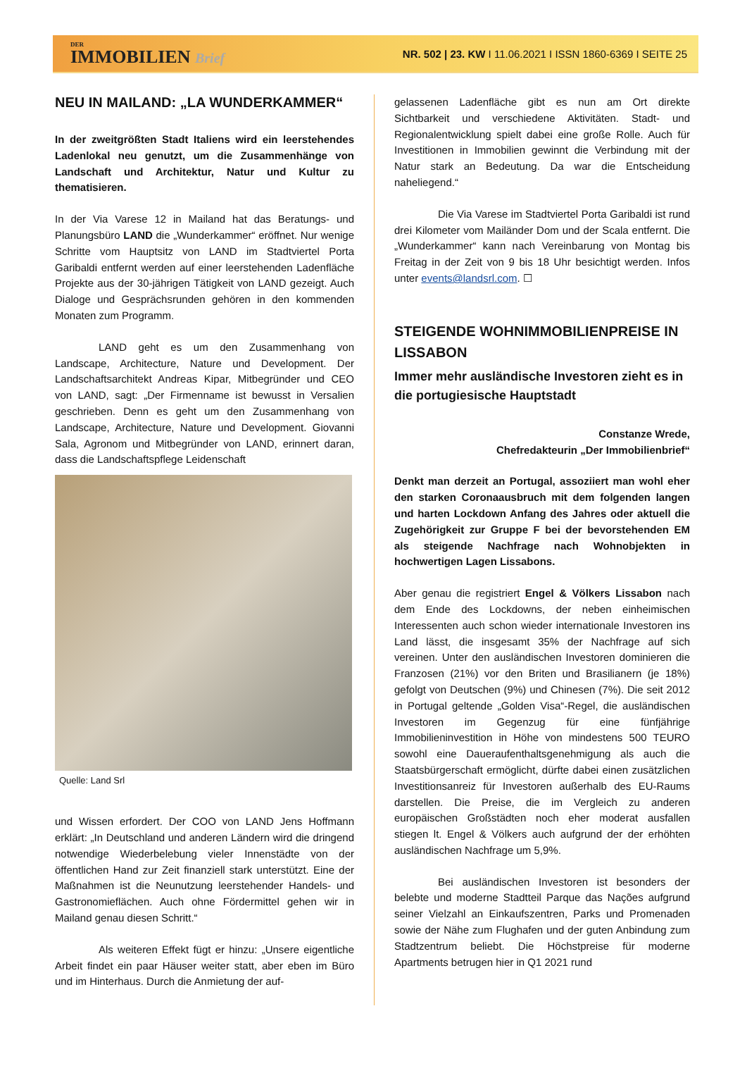DER
IMMOBILIEN Brief
NR. 502 | 23. KW I 11.06.2021 I ISSN 1860-6369 I SEITE 25
NEU IN MAILAND: „LA WUNDERKAMMER“
In der zweitgrößten Stadt Italiens wird ein leerstehendes Ladenlokal neu genutzt, um die Zusammenhänge von Landschaft und Architektur, Natur und Kultur zu thematisieren.
In der Via Varese 12 in Mailand hat das Beratungs- und Planungsbüro LAND die „Wunderkammer“ eröffnet. Nur wenige Schritte vom Hauptsitz von LAND im Stadtviertel Porta Garibaldi entfernt werden auf einer leerstehenden Ladenfläche Projekte aus der 30-jährigen Tätigkeit von LAND gezeigt. Auch Dialoge und Gesprächsrunden gehören in den kommenden Monaten zum Programm.
LAND geht es um den Zusammenhang von Landscape, Architecture, Nature und Development. Der Landschaftsarchitekt Andreas Kipar, Mitbegründer und CEO von LAND, sagt: „Der Firmenname ist bewusst in Versalien geschrieben. Denn es geht um den Zusammenhang von Landscape, Architecture, Nature und Development. Giovanni Sala, Agronom und Mitbegründer von LAND, erinnert daran, dass die Landschaftspflege Leidenschaft
Quelle: Land Srl
und Wissen erfordert. Der COO von LAND Jens Hoffmann erklärt: „In Deutschland und anderen Ländern wird die dringend notwendige Wiederbelebung vieler Innenstädte von der öffentlichen Hand zur Zeit finanziell stark unterstützt. Eine der Maßnahmen ist die Neunutzung leerstehender Handels- und Gastronomieflächen. Auch ohne Fördermittel gehen wir in Mailand genau diesen Schritt.“
Als weiteren Effekt fügt er hinzu: „Unsere eigentliche Arbeit findet ein paar Häuser weiter statt, aber eben im Büro und im Hinterhaus. Durch die Anmietung der auf-
gelassenen Ladenfläche gibt es nun am Ort direkte Sichtbarkeit und verschiedene Aktivitäten. Stadt- und Regionalentwicklung spielt dabei eine große Rolle. Auch für Investitionen in Immobilien gewinnt die Verbindung mit der Natur stark an Bedeutung. Da war die Entscheidung naheliegend.“
Die Via Varese im Stadtviertel Porta Garibaldi ist rund drei Kilometer vom Mailänder Dom und der Scala entfernt. Die „Wunderkammer“ kann nach Vereinbarung von Montag bis Freitag in der Zeit von 9 bis 18 Uhr besichtigt werden. Infos unter events@landsrl.com. ☐
STEIGENDE WOHNIMMOBILIENPREISE IN LISSABON
Immer mehr ausländische Investoren zieht es in die portugiesische Hauptstadt
Constanze Wrede,
Chefredakteurin „Der Immobilienbrief“
Denkt man derzeit an Portugal, assoziiert man wohl eher den starken Coronaausbruch mit dem folgenden langen und harten Lockdown Anfang des Jahres oder aktuell die Zugehörigkeit zur Gruppe F bei der bevorstehenden EM als steigende Nachfrage nach Wohnobjekten in hochwertigen Lagen Lissabons.
Aber genau die registriert Engel & Völkers Lissabon nach dem Ende des Lockdowns, der neben einheimischen Interessenten auch schon wieder internationale Investoren ins Land lässt, die insgesamt 35% der Nachfrage auf sich vereinen. Unter den ausländischen Investoren dominieren die Franzosen (21%) vor den Briten und Brasilianern (je 18%) gefolgt von Deutschen (9%) und Chinesen (7%). Die seit 2012 in Portugal geltende „Golden Visa“-Regel, die ausländischen Investoren im Gegenzug für eine fünfjährige Immobilieninvestition in Höhe von mindestens 500 TEURO sowohl eine Daueraufenthaltsgenehmigung als auch die Staatsbürgerschaft ermöglicht, dürfte dabei einen zusätzlichen Investitionsanreiz für Investoren außerhalb des EU-Raums darstellen. Die Preise, die im Vergleich zu anderen europäischen Großstädten noch eher moderat ausfallen stiegen lt. Engel & Völkers auch aufgrund der der erhöhten ausländischen Nachfrage um 5,9%.
Bei ausländischen Investoren ist besonders der belebte und moderne Stadtteil Parque das Nações aufgrund seiner Vielzahl an Einkaufszentren, Parks und Promenaden sowie der Nähe zum Flughafen und der guten Anbindung zum Stadtzentrum beliebt. Die Höchstpreise für moderne Apartments betrugen hier in Q1 2021 rund